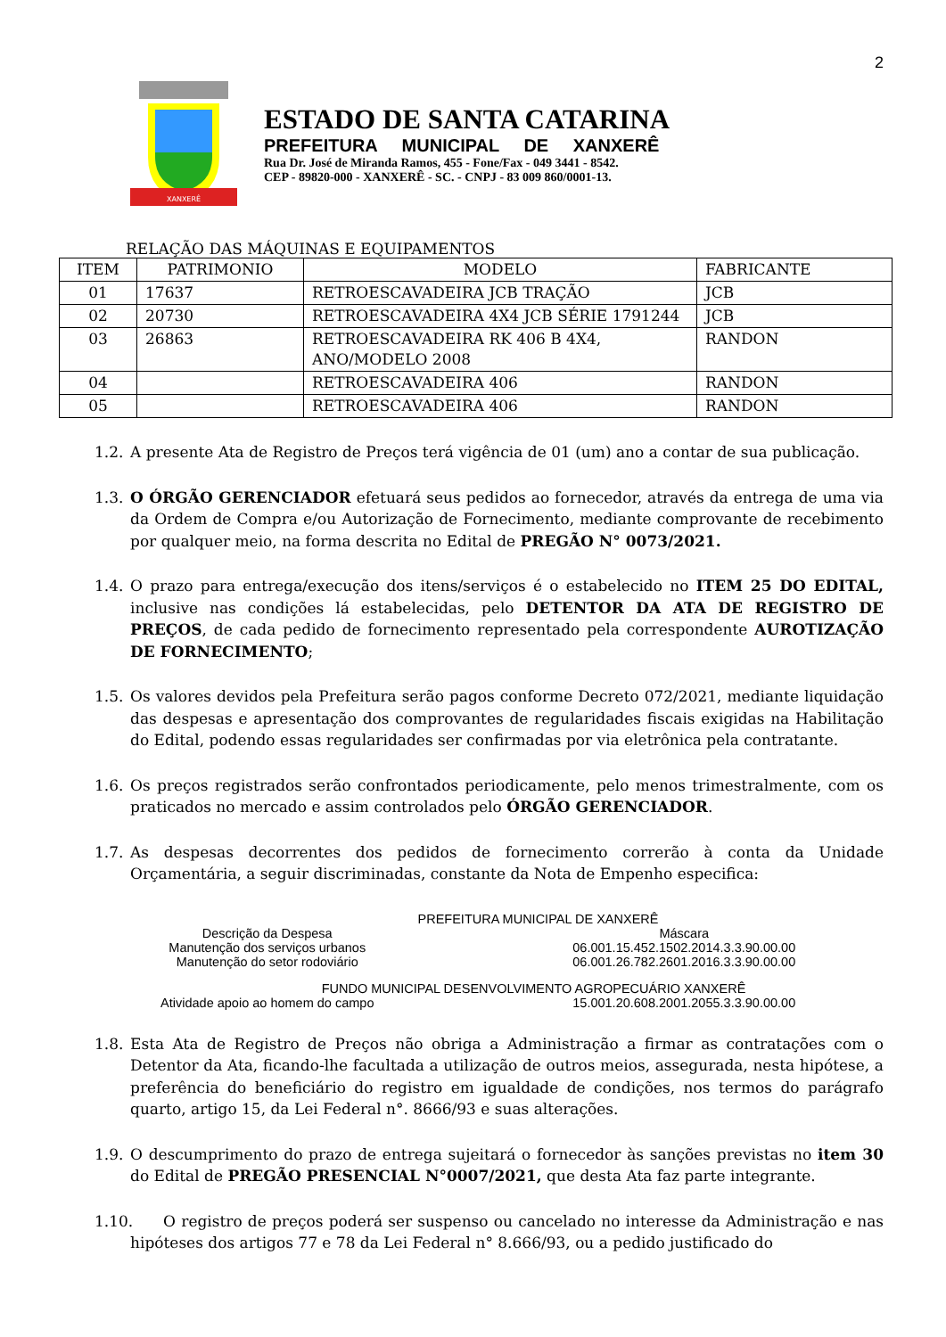2
XANXERÊ
ESTADO DE SANTA CATARINA
PREFEITURA MUNICIPAL DE XANXERÊ
Rua Dr. José de Miranda Ramos, 455 - Fone/Fax - 049 3441 - 8542.
CEP - 89820-000 - XANXERÊ - SC. - CNPJ - 83 009 860/0001-13.
RELAÇÃO DAS MÁQUINAS E EQUIPAMENTOS
| ITEM | PATRIMONIO | MODELO | FABRICANTE |
| --- | --- | --- | --- |
| 01 | 17637 | RETROESCAVADEIRA JCB TRAÇÃO | JCB |
| 02 | 20730 | RETROESCAVADEIRA 4X4 JCB SÉRIE 1791244 | JCB |
| 03 | 26863 | RETROESCAVADEIRA RK 406 B 4X4, ANO/MODELO 2008 | RANDON |
| 04 | | RETROESCAVADEIRA 406 | RANDON |
| 05 | | RETROESCAVADEIRA 406 | RANDON |
1.2. A presente Ata de Registro de Preços terá vigência de 01 (um) ano a contar de sua publicação.
1.3. O ÓRGÃO GERENCIADOR efetuará seus pedidos ao fornecedor, através da entrega de uma via da Ordem de Compra e/ou Autorização de Fornecimento, mediante comprovante de recebimento por qualquer meio, na forma descrita no Edital de PREGÃO N° 0073/2021.
1.4. O prazo para entrega/execução dos itens/serviços é o estabelecido no ITEM 25 DO EDITAL, inclusive nas condições lá estabelecidas, pelo DETENTOR DA ATA DE REGISTRO DE PREÇOS, de cada pedido de fornecimento representado pela correspondente AUROTIZAÇÃO DE FORNECIMENTO;
1.5. Os valores devidos pela Prefeitura serão pagos conforme Decreto 072/2021, mediante liquidação das despesas e apresentação dos comprovantes de regularidades fiscais exigidas na Habilitação do Edital, podendo essas regularidades ser confirmadas por via eletrônica pela contratante.
1.6. Os preços registrados serão confrontados periodicamente, pelo menos trimestralmente, com os praticados no mercado e assim controlados pelo ÓRGÃO GERENCIADOR.
1.7. As despesas decorrentes dos pedidos de fornecimento correrão à conta da Unidade Orçamentária, a seguir discriminadas, constante da Nota de Empenho especifica:
PREFEITURA MUNICIPAL DE XANXERÊ
Descrição da Despesa Máscara
Manutenção dos serviços urbanos
06.001.15.452.1502.2014.3.3.90.00.00
Manutenção do setor rodoviário 06.001.26.782.2601.2016.3.3.90.00.00
FUNDO MUNICIPAL DESENVOLVIMENTO AGROPECUÁRIO XANXERÊ
Atividade apoio ao homem do campo
15.001.20.608.2001.2055.3.3.90.00.00
1.8. Esta Ata de Registro de Preços não obriga a Administração a firmar as contratações com o Detentor da Ata, ficando-lhe facultada a utilização de outros meios, assegurada, nesta hipótese, a preferência do beneficiário do registro em igualdade de condições, nos termos do parágrafo quarto, artigo 15, da Lei Federal n°. 8666/93 e suas alterações.
1.9. O descumprimento do prazo de entrega sujeitará o fornecedor às sanções previstas no item 30 do Edital de PREGÃO PRESENCIAL N°0007/2021, que desta Ata faz parte integrante.
1.10. O registro de preços poderá ser suspenso ou cancelado no interesse da Administração e nas hipóteses dos artigos 77 e 78 da Lei Federal n° 8.666/93, ou a pedido justificado do